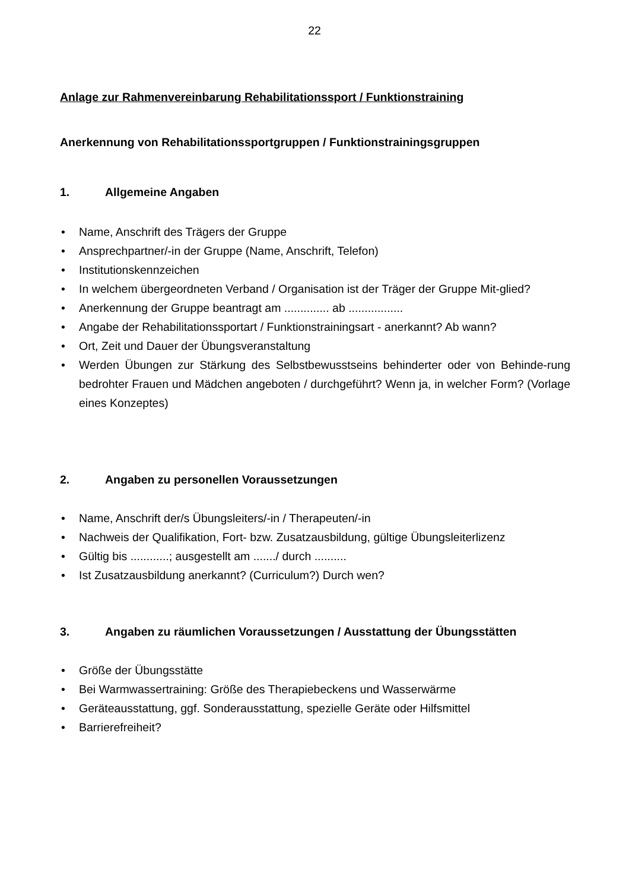22
Anlage zur Rahmenvereinbarung Rehabilitationssport / Funktionstraining
Anerkennung von Rehabilitationssportgruppen / Funktionstrainingsgruppen
1. Allgemeine Angaben
• Name, Anschrift des Trägers der Gruppe
• Ansprechpartner/-in der Gruppe (Name, Anschrift, Telefon)
• Institutionskennzeichen
• In welchem übergeordneten Verband / Organisation ist der Träger der Gruppe Mit-glied?
• Anerkennung der Gruppe beantragt am .............. ab .................
• Angabe der Rehabilitationssportart / Funktionstrainingsart - anerkannt? Ab wann?
• Ort, Zeit und Dauer der Übungsveranstaltung
• Werden Übungen zur Stärkung des Selbstbewusstseins behinderter oder von Behinde-rung bedrohter Frauen und Mädchen angeboten / durchgeführt? Wenn ja, in welcher Form? (Vorlage eines Konzeptes)
2. Angaben zu personellen Voraussetzungen
• Name, Anschrift der/s Übungsleiters/-in / Therapeuten/-in
• Nachweis der Qualifikation, Fort- bzw. Zusatzausbildung, gültige Übungsleiterlizenz
• Gültig bis ............; ausgestellt am ......./ durch ..........
• Ist Zusatzausbildung anerkannt? (Curriculum?) Durch wen?
3. Angaben zu räumlichen Voraussetzungen / Ausstattung der Übungsstätten
• Größe der Übungsstätte
• Bei Warmwassertraining: Größe des Therapiebeckens und Wasserwärme
• Geräteausstattung, ggf. Sonderausstattung, spezielle Geräte oder Hilfsmittel
• Barrierefreiheit?